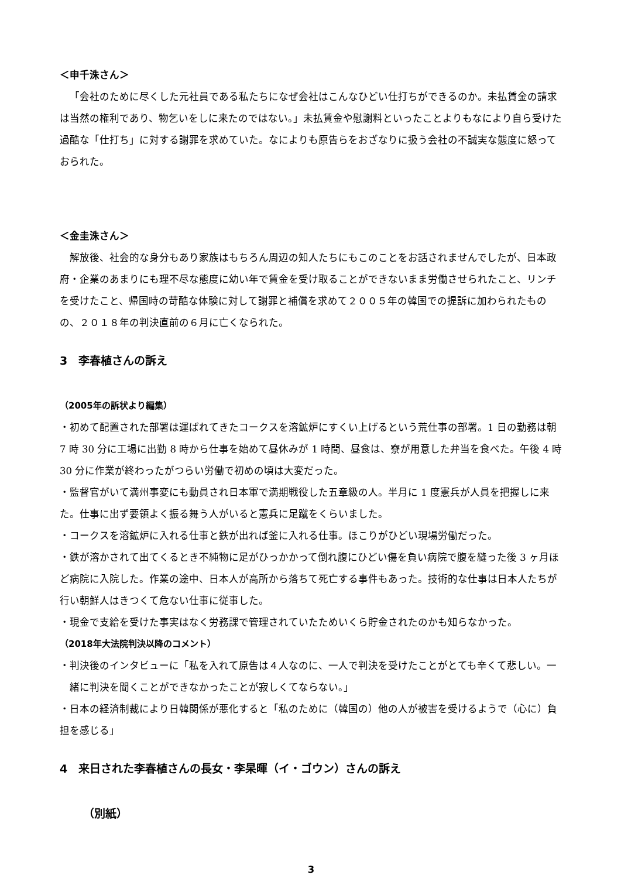＜申千洙さん＞
「会社のために尽くした元社員である私たちになぜ会社はこんなひどい仕打ちができるのか。未払賃金の請求は当然の権利であり、物乞いをしに来たのではない。」未払賃金や慰謝料といったことよりもなにより自ら受けた過酷な「仕打ち」に対する謝罪を求めていた。なによりも原告らをおざなりに扱う会社の不誠実な態度に怒っておられた。
＜金圭洙さん＞
解放後、社会的な身分もあり家族はもちろん周辺の知人たちにもこのことをお話されませんでしたが、日本政府・企業のあまりにも理不尽な態度に幼い年で賃金を受け取ることができないまま労働させられたこと、リンチを受けたこと、帰国時の苛酷な体験に対して謝罪と補償を求めて２００５年の韓国での提訴に加わられたものの、２０１８年の判決直前の６月に亡くなられた。
3　李春植さんの訴え
（2005年の訴状より編集）
・初めて配置された部署は運ばれてきたコークスを溶鉱炉にすくい上げるという荒仕事の部署。1 日の勤務は朝 7 時 30 分に工場に出勤 8 時から仕事を始めて昼休みが 1 時間、昼食は、寮が用意した弁当を食べた。午後 4 時 30 分に作業が終わったがつらい労働で初めの頃は大変だった。
・監督官がいて満州事変にも動員され日本軍で満期戦役した五章級の人。半月に 1 度憲兵が人員を把握しに来た。仕事に出ず要領よく振る舞う人がいると憲兵に足蹴をくらいました。
・コークスを溶鉱炉に入れる仕事と鉄が出れば釜に入れる仕事。ほこりがひどい現場労働だった。
・鉄が溶かされて出てくるとき不純物に足がひっかかって倒れ腹にひどい傷を負い病院で腹を縫った後 3 ヶ月ほど病院に入院した。作業の途中、日本人が高所から落ちて死亡する事件もあった。技術的な仕事は日本人たちが行い朝鮮人はきつくて危ない仕事に従事した。
・現金で支給を受けた事実はなく労務課で管理されていたためいくら貯金されたのかも知らなかった。
（2018年大法院判決以降のコメント）
・判決後のインタビューに「私を入れて原告は４人なのに、一人で判決を受けたことがとても辛くて悲しい。一緒に判決を聞くことができなかったことが寂しくてならない。」
・日本の経済制裁により日韓関係が悪化すると「私のために（韓国の）他の人が被害を受けるようで（心に）負担を感じる」
4　来日された李春植さんの長女・李杲暉（イ・ゴウン）さんの訴え
（別紙）
3